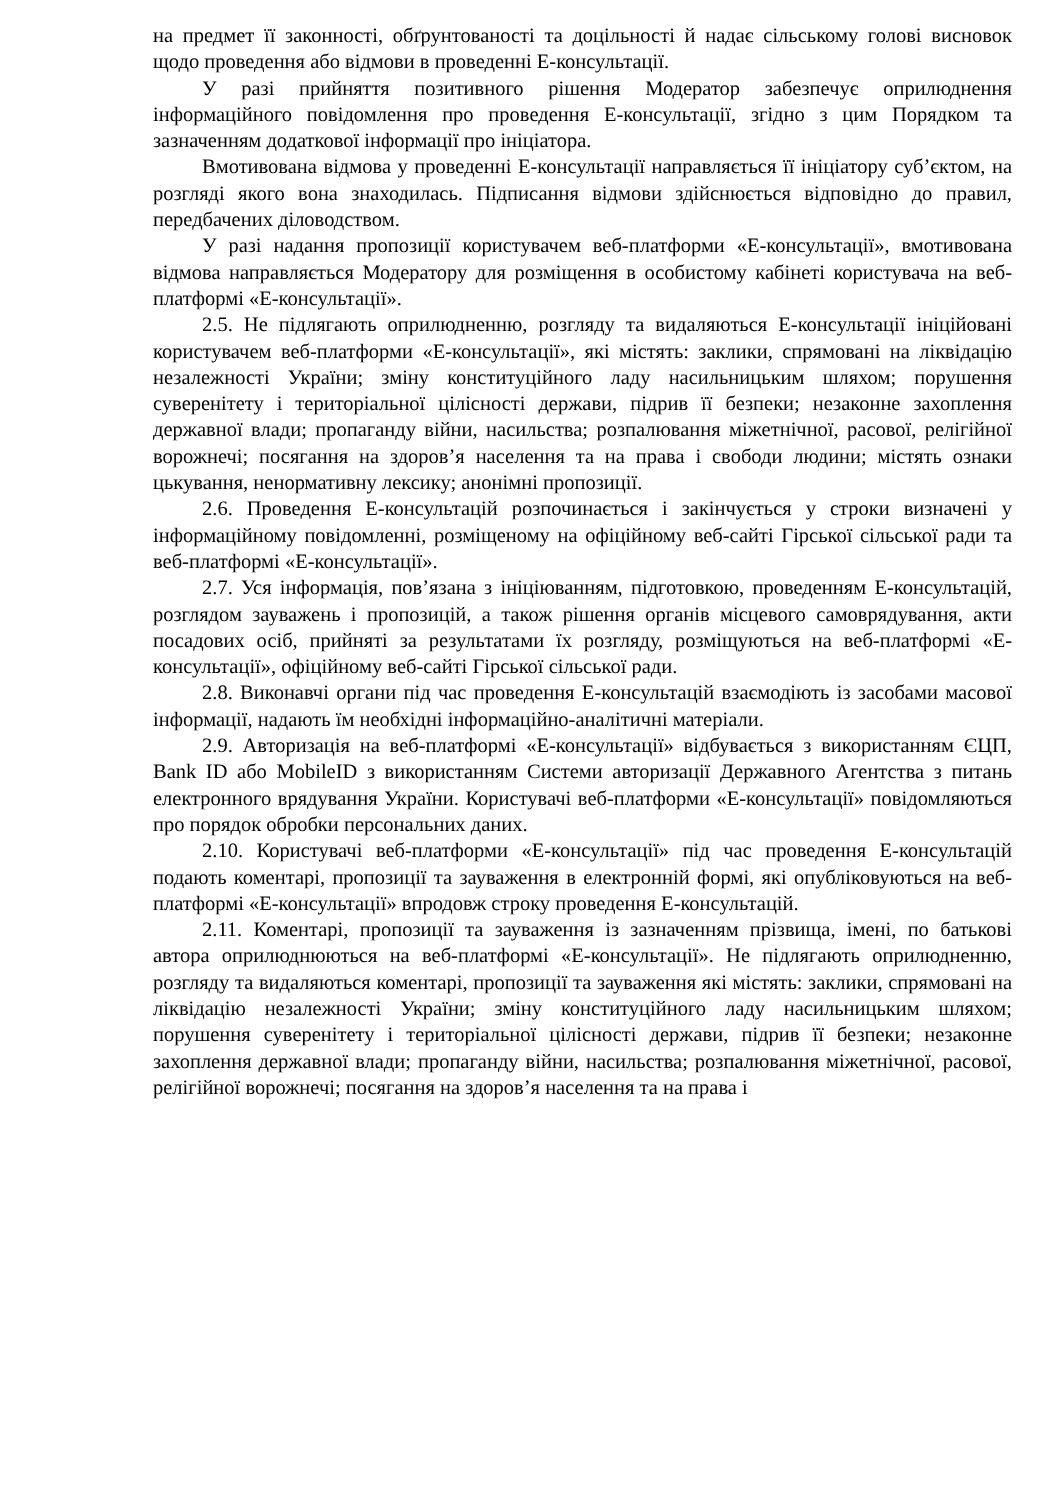на предмет її законності, обґрунтованості та доцільності й надає сільському голові висновок щодо проведення або відмови в проведенні Е-консультації.
У разі прийняття позитивного рішення Модератор забезпечує оприлюднення інформаційного повідомлення про проведення Е-консультації, згідно з цим Порядком та зазначенням додаткової інформації про ініціатора.
Вмотивована відмова у проведенні Е-консультації направляється її ініціатору суб’єктом, на розгляді якого вона знаходилась. Підписання відмови здійснюється відповідно до правил, передбачених діловодством.
У разі надання пропозиції користувачем веб-платформи «Е-консультації», вмотивована відмова направляється Модератору для розміщення в особистому кабінеті користувача на веб-платформі «Е-консультації».
2.5. Не підлягають оприлюдненню, розгляду та видаляються Е-консультації ініційовані користувачем веб-платформи «Е-консультації», які містять: заклики, спрямовані на ліквідацію незалежності України; зміну конституційного ладу насильницьким шляхом; порушення суверенітету і територіальної цілісності держави, підрив її безпеки; незаконне захоплення державної влади; пропаганду війни, насильства; розпалювання міжетнічної, расової, релігійної ворожнечі; посягання на здоров’я населення та на права і свободи людини; містять ознаки цькування, ненормативну лексику; анонімні пропозиції.
2.6. Проведення Е-консультацій розпочинається і закінчується у строки визначені у інформаційному повідомленні, розміщеному на офіційному веб-сайті Гірської сільської ради та веб-платформі «Е-консультації».
2.7. Уся інформація, пов’язана з ініціюванням, підготовкою, проведенням Е-консультацій, розглядом зауважень і пропозицій, а також рішення органів місцевого самоврядування, акти посадових осіб, прийняті за результатами їх розгляду, розміщуються на веб-платформі «Е-консультації», офіційному веб-сайті Гірської сільської ради.
2.8. Виконавчі органи під час проведення Е-консультацій взаємодіють із засобами масової інформації, надають їм необхідні інформаційно-аналітичні матеріали.
2.9. Авторизація на веб-платформі «Е-консультації» відбувається з використанням ЄЦП, Bank ID або MobileID з використанням Системи авторизації Державного Агентства з питань електронного врядування України. Користувачі веб-платформи «Е-консультації» повідомляються про порядок обробки персональних даних.
2.10. Користувачі веб-платформи «Е-консультації» під час проведення Е-консультацій подають коментарі, пропозиції та зауваження в електронній формі, які опубліковуються на веб-платформі «Е-консультації» впродовж строку проведення Е-консультацій.
2.11. Коментарі, пропозиції та зауваження із зазначенням прізвища, імені, по батькові автора оприлюднюються на веб-платформі «Е-консультації». Не підлягають оприлюдненню, розгляду та видаляються коментарі, пропозиції та зауваження які містять: заклики, спрямовані на ліквідацію незалежності України; зміну конституційного ладу насильницьким шляхом; порушення суверенітету і територіальної цілісності держави, підрив її безпеки; незаконне захоплення державної влади; пропаганду війни, насильства; розпалювання міжетнічної, расової, релігійної ворожнечі; посягання на здоров’я населення та на права і